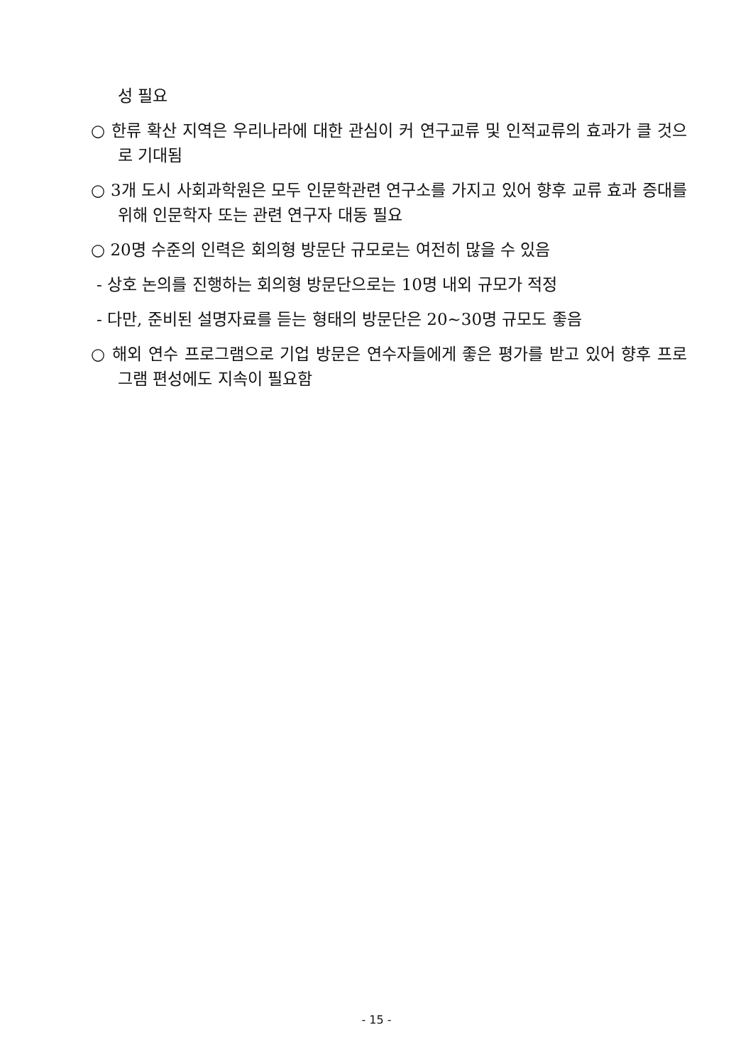성 필요
○ 한류 확산 지역은 우리나라에 대한 관심이 커 연구교류 및 인적교류의 효과가 클 것으로 기대됨
○ 3개 도시 사회과학원은 모두 인문학관련 연구소를 가지고 있어 향후 교류 효과 증대를 위해 인문학자 또는 관련 연구자 대동 필요
○ 20명 수준의 인력은 회의형 방문단 규모로는 여전히 많을 수 있음
- 상호 논의를 진행하는 회의형 방문단으로는 10명 내외 규모가 적정
- 다만, 준비된 설명자료를 듣는 형태의 방문단은 20~30명 규모도 좋음
○ 해외 연수 프로그램으로 기업 방문은 연수자들에게 좋은 평가를 받고 있어 향후 프로그램 편성에도 지속이 필요함
- 15 -